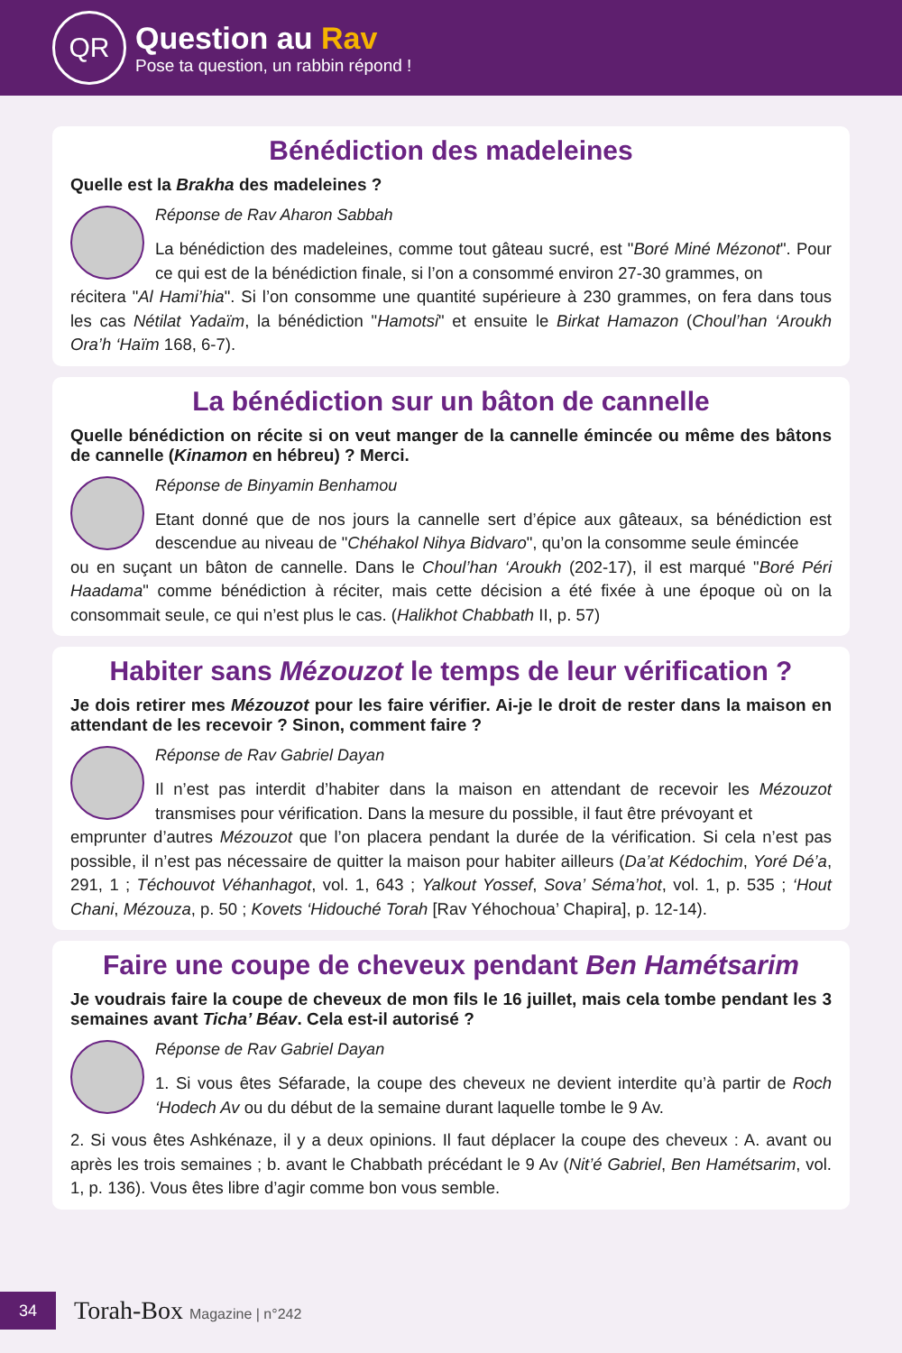QR
Question au Rav
Pose ta question, un rabbin répond !
Bénédiction des madeleines
Quelle est la Brakha des madeleines ?
Réponse de Rav Aharon Sabbah
La bénédiction des madeleines, comme tout gâteau sucré, est "Boré Miné Mézonot". Pour ce qui est de la bénédiction finale, si l’on a consommé environ 27-30 grammes, on
récitera "Al Hami’hia". Si l’on consomme une quantité supérieure à 230 grammes, on fera dans tous les cas Nétilat Yadaïm, la bénédiction "Hamotsi" et ensuite le Birkat Hamazon (Choul’han ‘Aroukh Ora’h ‘Haïm 168, 6-7).
La bénédiction sur un bâton de cannelle
Quelle bénédiction on récite si on veut manger de la cannelle émincée ou même des bâtons de cannelle (Kinamon en hébreu) ? Merci.
Réponse de Binyamin Benhamou
Etant donné que de nos jours la cannelle sert d’épice aux gâteaux, sa bénédiction est descendue au niveau de "Chéhakol Nihya Bidvaro", qu’on la consomme seule émincée
ou en suçant un bâton de cannelle. Dans le Choul’han ‘Aroukh (202-17), il est marqué "Boré Péri Haadama" comme bénédiction à réciter, mais cette décision a été fixée à une époque où on la consommait seule, ce qui n’est plus le cas. (Halikhot Chabbath II, p. 57)
Habiter sans Mézouzot le temps de leur vérification ?
Je dois retirer mes Mézouzot pour les faire vérifier. Ai-je le droit de rester dans la maison en attendant de les recevoir ? Sinon, comment faire ?
Réponse de Rav Gabriel Dayan
Il n’est pas interdit d’habiter dans la maison en attendant de recevoir les Mézouzot transmises pour vérification. Dans la mesure du possible, il faut être prévoyant et
emprunter d’autres Mézouzot que l’on placera pendant la durée de la vérification. Si cela n’est pas possible, il n’est pas nécessaire de quitter la maison pour habiter ailleurs (Da’at Kédochim, Yoré Dé’a, 291, 1 ; Téchouvot Véhanhagot, vol. 1, 643 ; Yalkout Yossef, Sova’ Séma’hot, vol. 1, p. 535 ; ‘Hout Chani, Mézouza, p. 50 ; Kovets ‘Hidouché Torah [Rav Yéhochoua’ Chapira], p. 12-14).
Faire une coupe de cheveux pendant Ben Hamétsarim
Je voudrais faire la coupe de cheveux de mon fils le 16 juillet, mais cela tombe pendant les 3 semaines avant Ticha’ Béav. Cela est-il autorisé ?
Réponse de Rav Gabriel Dayan
1. Si vous êtes Séfarade, la coupe des cheveux ne devient interdite qu’à partir de Roch ‘Hodech Av ou du début de la semaine durant laquelle tombe le 9 Av.
2. Si vous êtes Ashkénaze, il y a deux opinions. Il faut déplacer la coupe des cheveux : A. avant ou après les trois semaines ; b. avant le Chabbath précédant le 9 Av (Nit’é Gabriel, Ben Hamétsarim, vol. 1, p. 136). Vous êtes libre d’agir comme bon vous semble.
34
Torah-Box Magazine | n°242